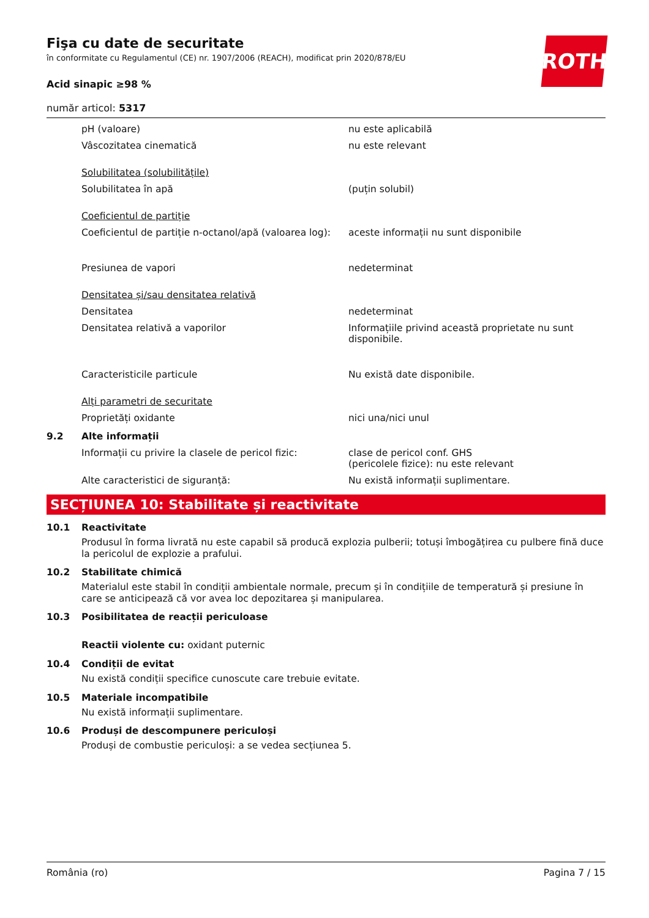Fişa cu date de securitate
în conformitate cu Regulamentul (CE) nr. 1907/2006 (REACH), modificat prin 2020/878/EU
ROTH
Acid sinapic ≥98 %
număr articol: 5317
pH (valoare) nu este aplicabilă
Vâscozitatea cinematică nu este relevant
Solubilitatea (solubilitățile)
Solubilitatea în apă (puțin solubil)
Coeficientul de partiție
Coeficientul de partiție n-octanol/apă (valoarea log):
aceste informații nu sunt disponibile
Presiunea de vapori nedeterminat
Densitatea și/sau densitatea relativă
Densitatea nedeterminat
Densitatea relativă a vaporilor Informațiile privind această proprietate nu sunt disponibile.
Caracteristicile particule Nu există date disponibile.
Alți parametri de securitate
Proprietăți oxidante nici una/nici unul
9.2 Alte informații
Informații cu privire la clasele de pericol fizic:
clase de pericol conf. GHS
(pericolele fizice): nu este relevant
Alte caracteristici de siguranță: Nu există informații suplimentare.
SECȚIUNEA 10: Stabilitate și reactivitate
10.1 Reactivitate
Produsul în forma livrată nu este capabil să producă explozia pulberii; totuși îmbogățirea cu pulbere fină duce la pericolul de explozie a prafului.
10.2 Stabilitate chimică
Materialul este stabil în condiții ambientale normale, precum și în condițiile de temperatură și presiune în care se anticipează că vor avea loc depozitarea și manipularea.
10.3 Posibilitatea de reacții periculoase
Reactii violente cu: oxidant puternic
10.4 Condiții de evitat
Nu există condiții specifice cunoscute care trebuie evitate.
10.5 Materiale incompatibile
Nu există informații suplimentare.
10.6 Produși de descompunere periculoși
Produși de combustie periculoși: a se vedea secțiunea 5.
România (ro) Pagina 7 / 15